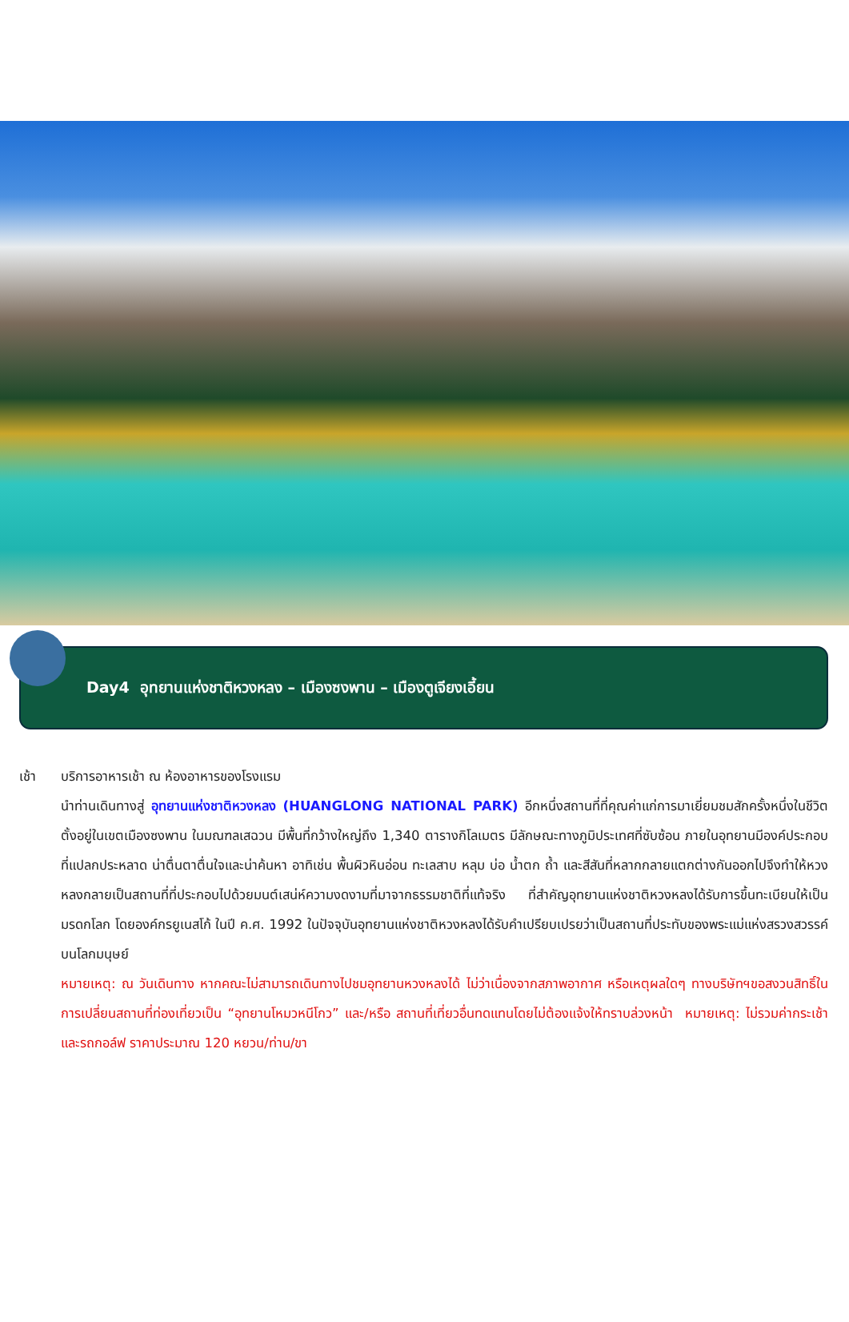Day4 อุทยานแห่งชาติหวงหลง – เมืองซงพาน – เมืองตูเจียงเอี้ยน
เช้า บริการอาหารเช้า ณ ห้องอาหารของโรงแรม
นำท่านเดินทางสู่ อุทยานแห่งชาติหวงหลง (HUANGLONG NATIONAL PARK) อีกหนึ่งสถานที่ที่คุณค่าแก่การมาเยี่ยมชมสักครั้งหนึ่งในชีวิต ตั้งอยู่ในเขตเมืองซงพาน ในมณฑลเสฉวน มีพื้นที่กว้างใหญ่ถึง 1,340 ตารางกิโลเมตร มีลักษณะทางภูมิประเทศที่ซับซ้อน ภายในอุทยานมีองค์ประกอบที่แปลกประหลาด น่าตื่นตาตื่นใจและน่าค้นหา อาทิเช่น พื้นผิวหินอ่อน ทะเลสาบ หลุม บ่อ น้ำตก ถ้ำ และสีสันที่หลากกลายแตกต่างกันออกไปจึงทำให้หวงหลงกลายเป็นสถานที่ที่ประกอบไปด้วยมนต์เสน่ห์ความงดงามที่มาจากธรรมชาติที่แท้จริง ที่สำคัญอุทยานแห่งชาติหวงหลงได้รับการขึ้นทะเบียนให้เป็นมรดกโลก โดยองค์กรยูเนสโก้ ในปี ค.ศ. 1992 ในปัจจุบันอุทยานแห่งชาติหวงหลงได้รับคำเปรียบเปรยว่าเป็นสถานที่ประทับของพระแม่แห่งสรวงสวรรค์บนโลกมนุษย์
หมายเหตุ: ณ วันเดินทาง หากคณะไม่สามารถเดินทางไปชมอุทยานหวงหลงได้ ไม่ว่าเนื่องจากสภาพอากาศ หรือเหตุผลใดๆ ทางบริษัทฯขอสงวนสิทธิ์ในการเปลี่ยนสถานที่ท่องเที่ยวเป็น “อุทยานโหมวหนีโกว” และ/หรือ สถานที่เที่ยวอื่นทดแทนโดยไม่ต้องแจ้งให้ทราบล่วงหน้า หมายเหตุ: ไม่รวมค่ากระเช้าและรถกอล์ฟ ราคาประมาณ 120 หยวน/ท่าน/ขา